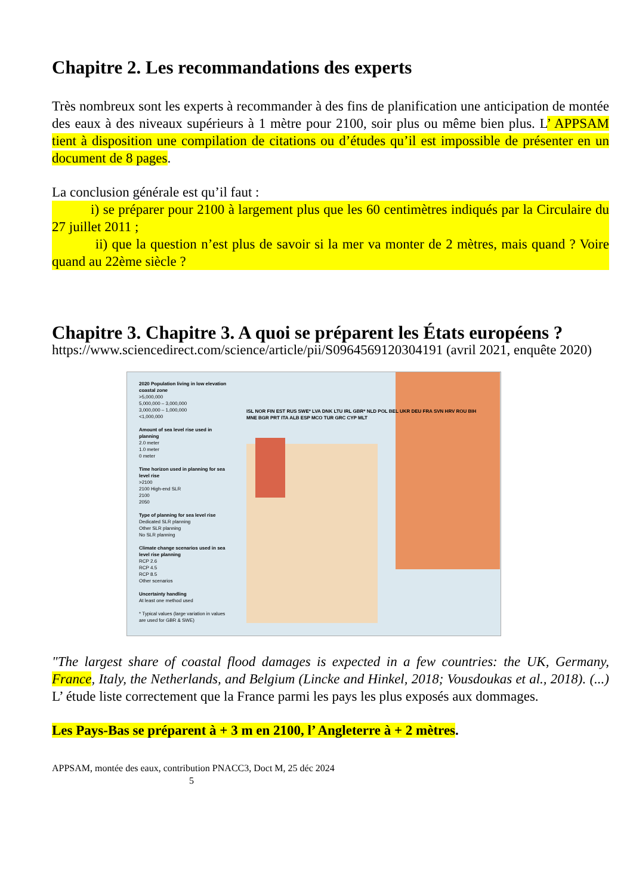Chapitre 2. Les recommandations des experts
Très nombreux sont les experts à recommander à des fins de planification une anticipation de montée des eaux à des niveaux supérieurs à 1 mètre pour 2100, soir plus ou même bien plus. L’ APPSAM tient à disposition une compilation de citations ou d’études qu’il est impossible de présenter en un document de 8 pages.
La conclusion générale est qu’il faut :
i) se préparer pour 2100 à largement plus que les 60 centimètres indiqués par la Circulaire du 27 juillet 2011 ;
ii) que la question n’est plus de savoir si la mer va monter de 2 mètres, mais quand ? Voire quand au 22ème siècle ?
Chapitre 3. Chapitre 3. A quoi se préparent les États européens ?
https://www.sciencedirect.com/science/article/pii/S0964569120304191 (avril 2021, enquête 2020)
2020 Population living in low elevation coastal zone
>5,000,000
5,000,000 – 3,000,000
3,000,000 – 1,000,000
<1,000,000
Amount of sea level rise used in planning
2.0 meter
1.0 meter
0 meter
Time horizon used in planning for sea level rise
>2100
2100 High-end SLR
2100
2050
Type of planning for sea level rise
Dedicated SLR planning
Other SLR planning
No SLR planning
Climate change scenarios used in sea level rise planning
RCP 2.6
RCP 4.5
RCP 8.5
Other scenarios
Uncertainty handling
At least one method used
* Typical values (large variation in values are used for GBR & SWE)
ISL NOR FIN EST RUS SWE* LVA DNK LTU IRL GBR* NLD POL BEL UKR DEU FRA SVN HRV ROU BIH MNE BGR PRT ITA ALB ESP MCO TUR GRC CYP MLT
"The largest share of coastal flood damages is expected in a few countries: the UK, Germany, France, Italy, the Netherlands, and Belgium (Lincke and Hinkel, 2018; Vousdoukas et al., 2018). (...) L’ étude liste correctement que la France parmi les pays les plus exposés aux dommages.
Les Pays-Bas se préparent à + 3 m en 2100, l’ Angleterre à + 2 mètres.
APPSAM, montée des eaux, contribution PNACC3, Doct M, 25 déc 2024
5